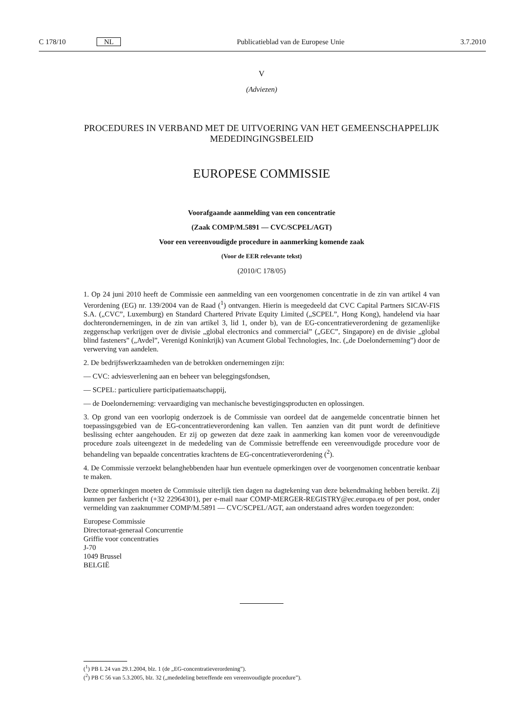C 178/10 NL Publicatieblad van de Europese Unie 3.7.2010
V
(Adviezen)
PROCEDURES IN VERBAND MET DE UITVOERING VAN HET GEMEENSCHAPPELIJK MEDEDINGINGSBELEID
EUROPESE COMMISSIE
Voorafgaande aanmelding van een concentratie
(Zaak COMP/M.5891 — CVC/SCPEL/AGT)
Voor een vereenvoudigde procedure in aanmerking komende zaak
(Voor de EER relevante tekst)
(2010/C 178/05)
1. Op 24 juni 2010 heeft de Commissie een aanmelding van een voorgenomen concentratie in de zin van artikel 4 van Verordening (EG) nr. 139/2004 van de Raad (<sup>1</sup>) ontvangen. Hierin is meegedeeld dat CVC Capital Partners SICAV-FIS S.A. („CVC”, Luxemburg) en Standard Chartered Private Equity Limited („SCPEL”, Hong Kong), handelend via haar dochterondernemingen, in de zin van artikel 3, lid 1, onder b), van de EG-concentratieverordening de gezamenlijke zeggenschap verkrijgen over de divisie „global electronics and commercial” („GEC”, Singapore) en de divisie „global blind fasteners” („Avdel”, Verenigd Koninkrijk) van Acument Global Technologies, Inc. („de Doelonderneming”) door de verwerving van aandelen.
2. De bedrijfswerkzaamheden van de betrokken ondernemingen zijn:
— CVC: adviesverlening aan en beheer van beleggingsfondsen,
— SCPEL: particuliere participatiemaatschappij,
— de Doelonderneming: vervaardiging van mechanische bevestigingsproducten en oplossingen.
3. Op grond van een voorlopig onderzoek is de Commissie van oordeel dat de aangemelde concentratie binnen het toepassingsgebied van de EG-concentratieverordening kan vallen. Ten aanzien van dit punt wordt de definitieve beslissing echter aangehouden. Er zij op gewezen dat deze zaak in aanmerking kan komen voor de vereenvoudigde procedure zoals uiteengezet in de mededeling van de Commissie betreffende een vereenvoudigde procedure voor de behandeling van bepaalde concentraties krachtens de EG-concentratieverordening (<sup>2</sup>).
4. De Commissie verzoekt belanghebbenden haar hun eventuele opmerkingen over de voorgenomen concentratie kenbaar te maken.
Deze opmerkingen moeten de Commissie uiterlijk tien dagen na dagtekening van deze bekendmaking hebben bereikt. Zij kunnen per faxbericht (+32 22964301), per e-mail naar COMP-MERGER-REGISTRY@ec.europa.eu of per post, onder vermelding van zaaknummer COMP/M.5891 — CVC/SCPEL/AGT, aan onderstaand adres worden toegezonden:
Europese Commissie
Directoraat-generaal Concurrentie
Griffie voor concentraties
J-70
1049 Brussel
BELGIË
(<sup>1</sup>) PB L 24 van 29.1.2004, blz. 1 (de „EG-concentratieverordening”).
(<sup>2</sup>) PB C 56 van 5.3.2005, blz. 32 („mededeling betreffende een vereenvoudigde procedure”).